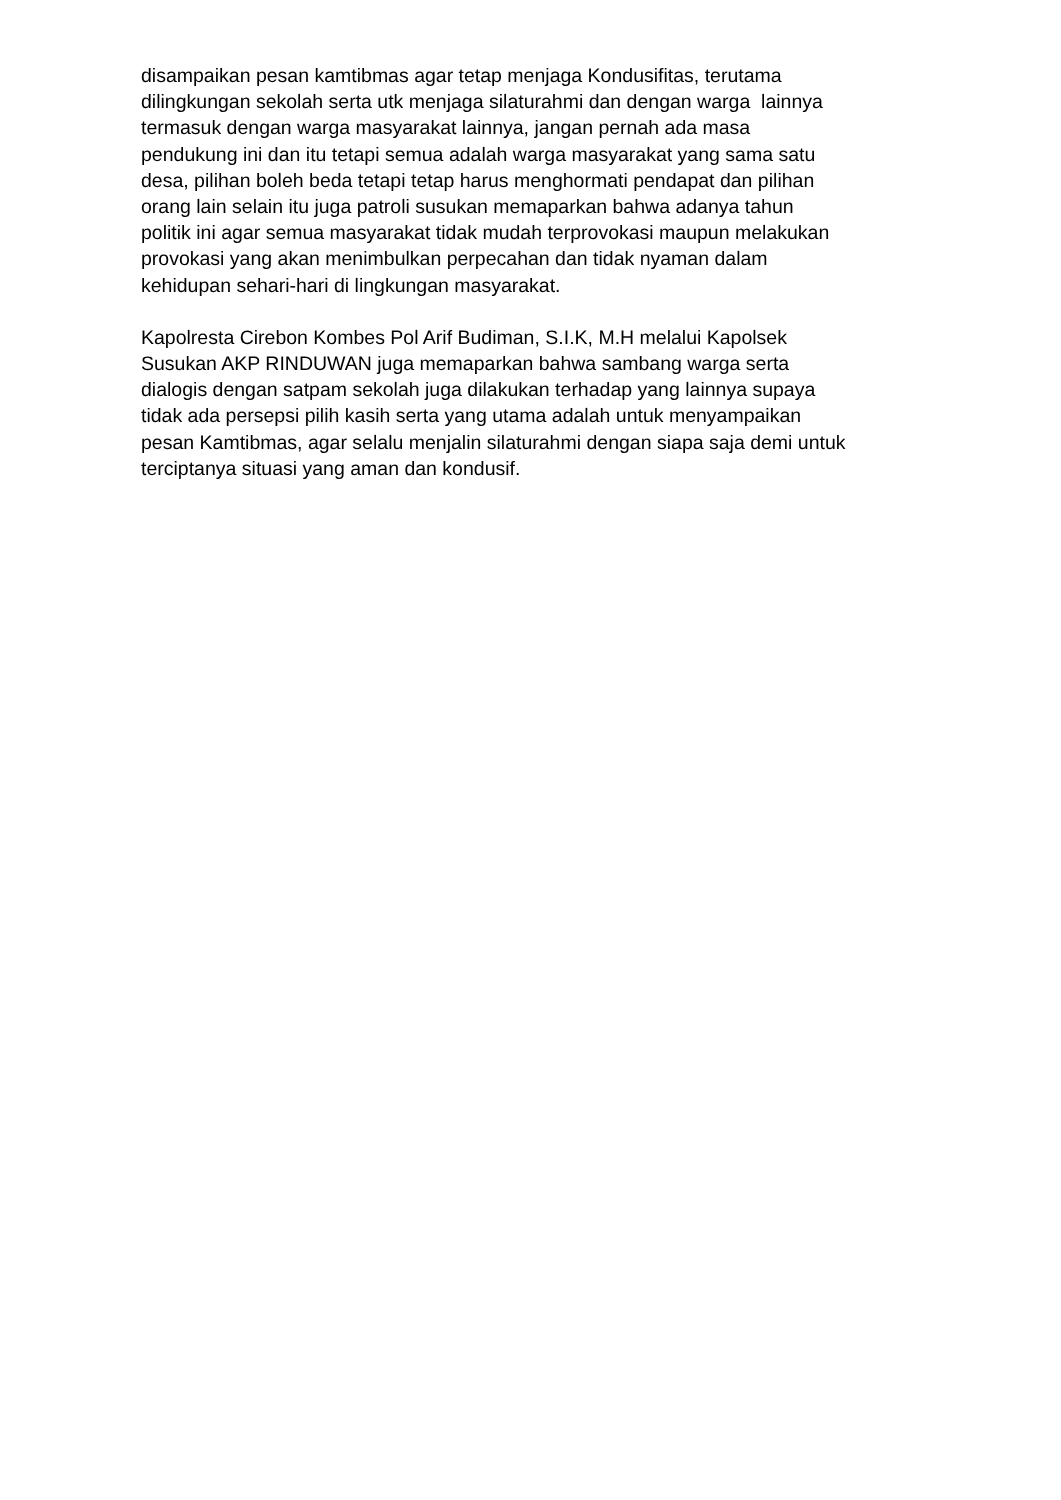disampaikan pesan kamtibmas agar tetap menjaga Kondusifitas, terutama
dilingkungan sekolah serta utk menjaga silaturahmi dan dengan warga lainnya
termasuk dengan warga masyarakat lainnya, jangan pernah ada masa
pendukung ini dan itu tetapi semua adalah warga masyarakat yang sama satu
desa, pilihan boleh beda tetapi tetap harus menghormati pendapat dan pilihan
orang lain selain itu juga patroli susukan memaparkan bahwa adanya tahun
politik ini agar semua masyarakat tidak mudah terprovokasi maupun melakukan
provokasi yang akan menimbulkan perpecahan dan tidak nyaman dalam
kehidupan sehari-hari di lingkungan masyarakat.
Kapolresta Cirebon Kombes Pol Arif Budiman, S.I.K, M.H melalui Kapolsek
Susukan AKP RINDUWAN juga memaparkan bahwa sambang warga serta
dialogis dengan satpam sekolah juga dilakukan terhadap yang lainnya supaya
tidak ada persepsi pilih kasih serta yang utama adalah untuk menyampaikan
pesan Kamtibmas, agar selalu menjalin silaturahmi dengan siapa saja demi untuk
terciptanya situasi yang aman dan kondusif.